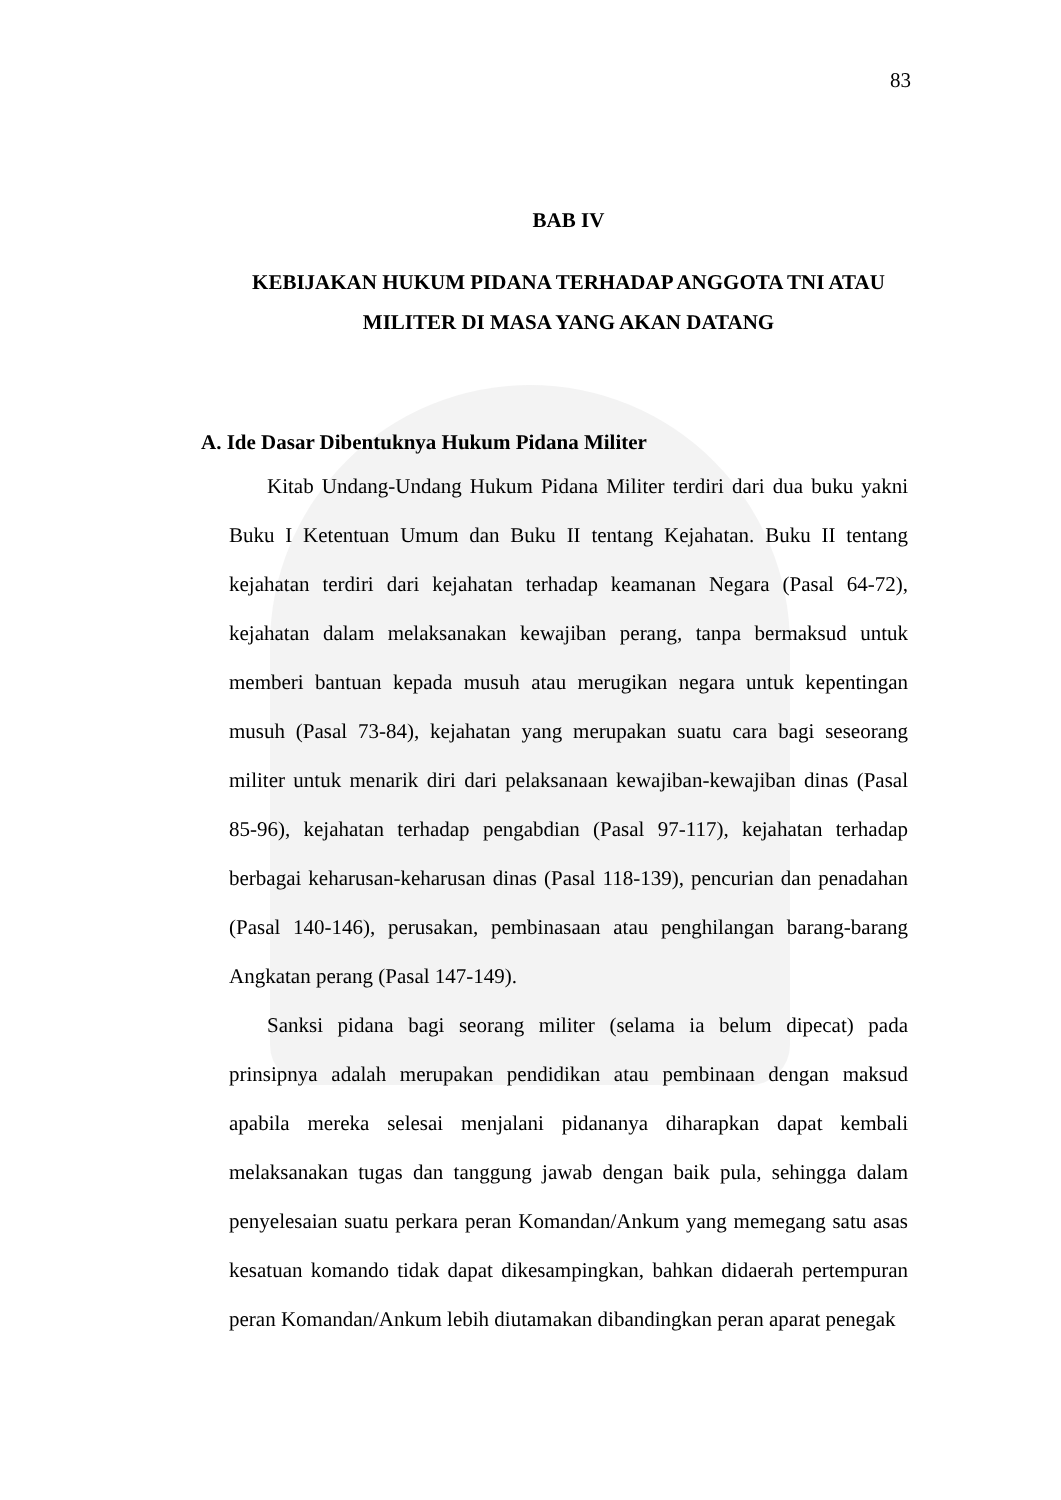83
BAB IV
KEBIJAKAN HUKUM PIDANA TERHADAP ANGGOTA TNI ATAU MILITER DI MASA YANG AKAN DATANG
A. Ide Dasar Dibentuknya Hukum Pidana Militer
Kitab Undang-Undang Hukum Pidana Militer terdiri dari dua buku yakni Buku I Ketentuan Umum dan Buku II tentang Kejahatan. Buku II tentang kejahatan terdiri dari kejahatan terhadap keamanan Negara (Pasal 64-72), kejahatan dalam melaksanakan kewajiban perang, tanpa bermaksud untuk memberi bantuan kepada musuh atau merugikan negara untuk kepentingan musuh (Pasal 73-84), kejahatan yang merupakan suatu cara bagi seseorang militer untuk menarik diri dari pelaksanaan kewajiban-kewajiban dinas (Pasal 85-96), kejahatan terhadap pengabdian (Pasal 97-117), kejahatan terhadap berbagai keharusan-keharusan dinas (Pasal 118-139), pencurian dan penadahan (Pasal 140-146), perusakan, pembinasaan atau penghilangan barang-barang Angkatan perang (Pasal 147-149).
Sanksi pidana bagi seorang militer (selama ia belum dipecat) pada prinsipnya adalah merupakan pendidikan atau pembinaan dengan maksud apabila mereka selesai menjalani pidananya diharapkan dapat kembali melaksanakan tugas dan tanggung jawab dengan baik pula, sehingga dalam penyelesaian suatu perkara peran Komandan/Ankum yang memegang satu asas kesatuan komando tidak dapat dikesampingkan, bahkan didaerah pertempuran peran Komandan/Ankum lebih diutamakan dibandingkan peran aparat penegak